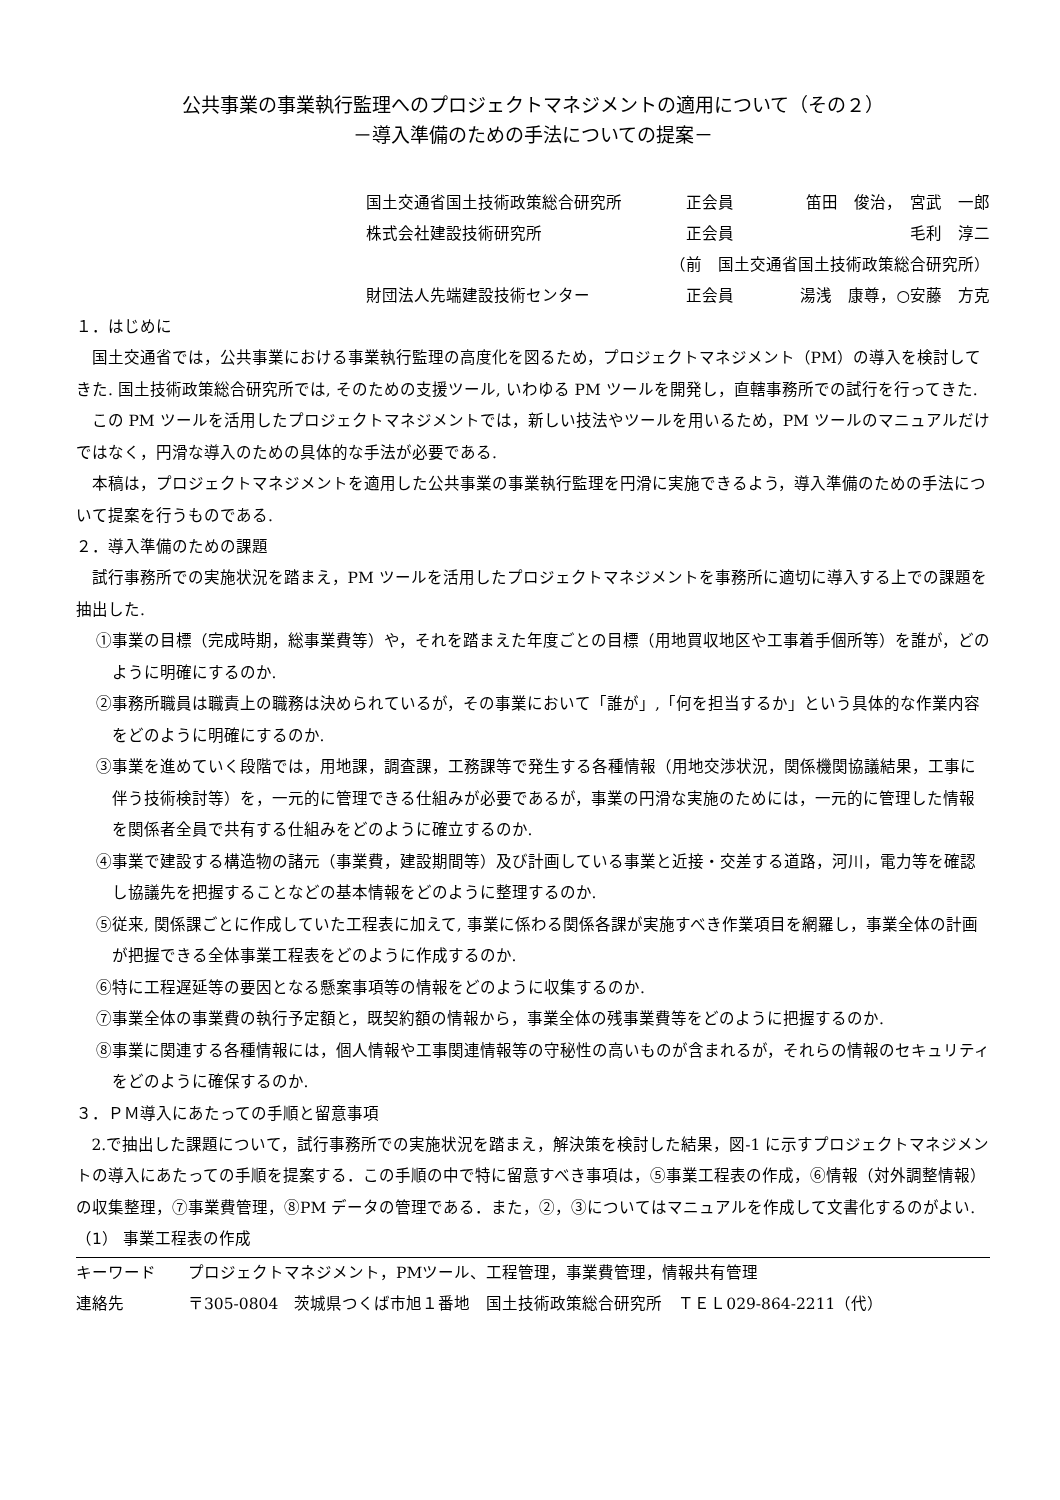公共事業の事業執行監理へのプロジェクトマネジメントの適用について（その２）
－導入準備のための手法についての提案－
国土交通省国土技術政策総合研究所 正会員 笛田　俊治，　宮武　一郎
株式会社建設技術研究所 正会員 毛利　淳二
（前　国土交通省国土技術政策総合研究所）
財団法人先端建設技術センター 正会員 湯浅　康尊，○安藤　方克
１．はじめに
国土交通省では，公共事業における事業執行監理の高度化を図るため，プロジェクトマネジメント（PM）の導入を検討してきた. 国土技術政策総合研究所では, そのための支援ツール, いわゆる PM ツールを開発し，直轄事務所での試行を行ってきた.
この PM ツールを活用したプロジェクトマネジメントでは，新しい技法やツールを用いるため，PM ツールのマニュアルだけではなく，円滑な導入のための具体的な手法が必要である.
本稿は，プロジェクトマネジメントを適用した公共事業の事業執行監理を円滑に実施できるよう，導入準備のための手法について提案を行うものである.
２．導入準備のための課題
試行事務所での実施状況を踏まえ，PM ツールを活用したプロジェクトマネジメントを事務所に適切に導入する上での課題を抽出した.
①事業の目標（完成時期，総事業費等）や，それを踏まえた年度ごとの目標（用地買収地区や工事着手個所等）を誰が，どのように明確にするのか.
②事務所職員は職責上の職務は決められているが，その事業において「誰が」,「何を担当するか」という具体的な作業内容をどのように明確にするのか.
③事業を進めていく段階では，用地課，調査課，工務課等で発生する各種情報（用地交渉状況，関係機関協議結果，工事に伴う技術検討等）を，一元的に管理できる仕組みが必要であるが，事業の円滑な実施のためには，一元的に管理した情報を関係者全員で共有する仕組みをどのように確立するのか.
④事業で建設する構造物の諸元（事業費，建設期間等）及び計画している事業と近接・交差する道路，河川，電力等を確認し協議先を把握することなどの基本情報をどのように整理するのか.
⑤従来, 関係課ごとに作成していた工程表に加えて, 事業に係わる関係各課が実施すべき作業項目を網羅し，事業全体の計画が把握できる全体事業工程表をどのように作成するのか.
⑥特に工程遅延等の要因となる懸案事項等の情報をどのように収集するのか.
⑦事業全体の事業費の執行予定額と，既契約額の情報から，事業全体の残事業費等をどのように把握するのか.
⑧事業に関連する各種情報には，個人情報や工事関連情報等の守秘性の高いものが含まれるが，それらの情報のセキュリティをどのように確保するのか.
３．ＰＭ導入にあたっての手順と留意事項
2.で抽出した課題について，試行事務所での実施状況を踏まえ，解決策を検討した結果，図-1 に示すプロジェクトマネジメントの導入にあたっての手順を提案する．この手順の中で特に留意すべき事項は，⑤事業工程表の作成，⑥情報（対外調整情報）の収集整理，⑦事業費管理，⑧PM データの管理である．また，②，③についてはマニュアルを作成して文書化するのがよい.
（1） 事業工程表の作成
キーワード プロジェクトマネジメント，PMツール、工程管理，事業費管理，情報共有管理
連絡先 〒305-0804　茨城県つくば市旭１番地　国土技術政策総合研究所　ＴＥＬ029-864-2211（代）